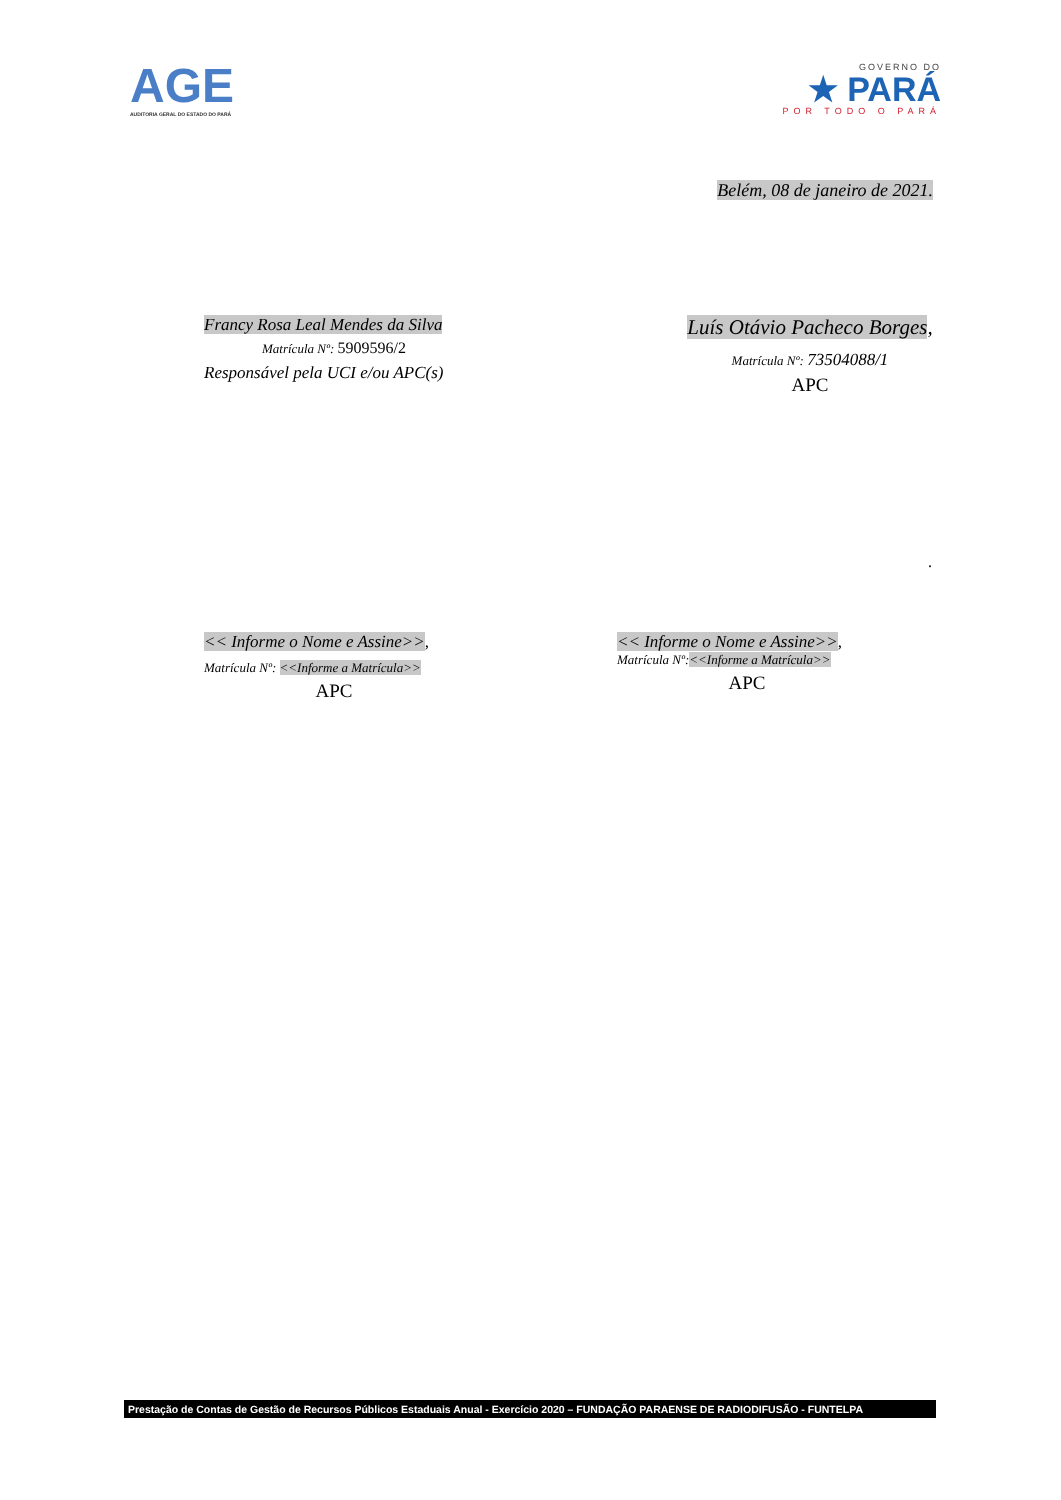AGE
AUDITORIA GERAL DO ESTADO DO PARÁ
GOVERNO DO
★ PARÁ
POR TODO O PARÁ
Belém, 08 de janeiro de 2021.
Francy Rosa Leal Mendes da Silva
Matrícula Nº: 5909596/2
Responsável pela UCI e/ou APC(s)
Luís Otávio Pacheco Borges,
Matrícula Nº: 73504088/1
APC
.
<< Informe o Nome e Assine>>,
Matrícula Nº: <<Informe a Matrícula>>
APC
<< Informe o Nome e Assine>>,
Matrícula Nº:<<Informe a Matrícula>>
APC
Prestação de Contas de Gestão de Recursos Públicos Estaduais Anual - Exercício 2020 – FUNDAÇÃO PARAENSE DE RADIODIFUSÃO - FUNTELPA